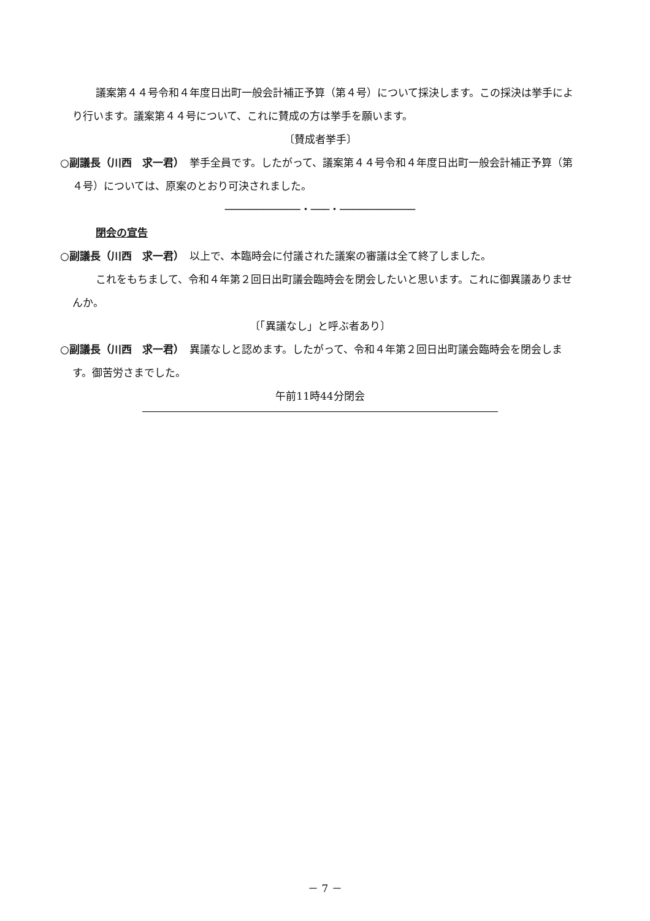議案第４４号令和４年度日出町一般会計補正予算（第４号）について採決します。この採決は挙手により行います。議案第４４号について、これに賛成の方は挙手を願います。
〔賛成者挙手〕
○副議長（川西　求一君）　挙手全員です。したがって、議案第４４号令和４年度日出町一般会計補正予算（第４号）については、原案のとおり可決されました。
────────────・───・────────────
閉会の宣告
○副議長（川西　求一君）　以上で、本臨時会に付議された議案の審議は全て終了しました。
これをもちまして、令和４年第２回日出町議会臨時会を閉会したいと思います。これに御異議ありませんか。
〔「異議なし」と呼ぶ者あり〕
○副議長（川西　求一君）　異議なしと認めます。したがって、令和４年第２回日出町議会臨時会を閉会します。御苦労さまでした。
午前11時44分閉会
－ 7 －